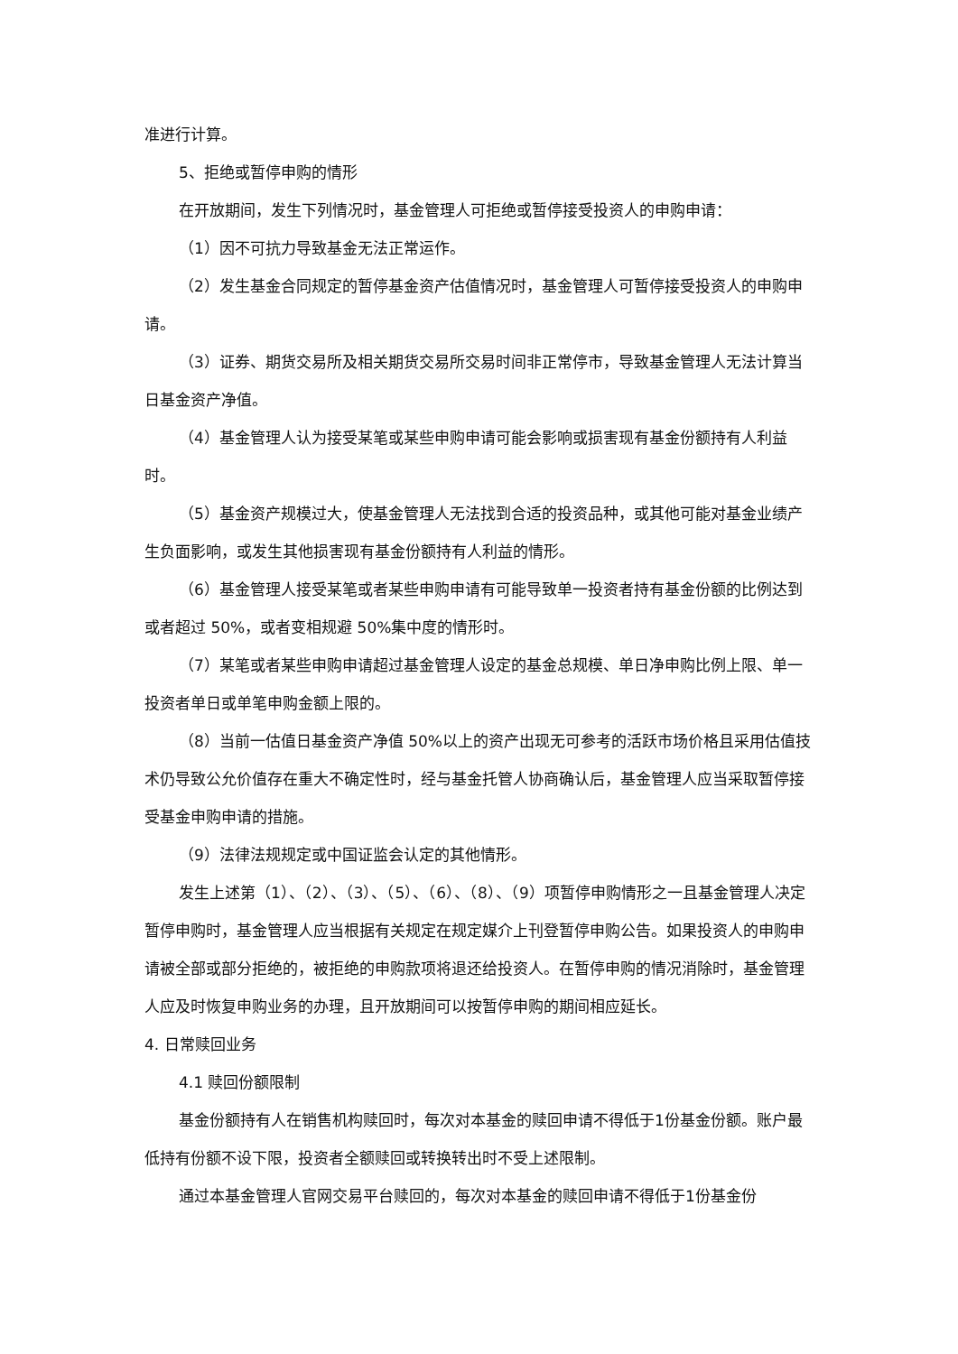准进行计算。
5、拒绝或暂停申购的情形
在开放期间，发生下列情况时，基金管理人可拒绝或暂停接受投资人的申购申请：
（1）因不可抗力导致基金无法正常运作。
（2）发生基金合同规定的暂停基金资产估值情况时，基金管理人可暂停接受投资人的申购申请。
（3）证券、期货交易所及相关期货交易所交易时间非正常停市，导致基金管理人无法计算当日基金资产净值。
（4）基金管理人认为接受某笔或某些申购申请可能会影响或损害现有基金份额持有人利益时。
（5）基金资产规模过大，使基金管理人无法找到合适的投资品种，或其他可能对基金业绩产生负面影响，或发生其他损害现有基金份额持有人利益的情形。
（6）基金管理人接受某笔或者某些申购申请有可能导致单一投资者持有基金份额的比例达到或者超过 50%，或者变相规避 50%集中度的情形时。
（7）某笔或者某些申购申请超过基金管理人设定的基金总规模、单日净申购比例上限、单一投资者单日或单笔申购金额上限的。
（8）当前一估值日基金资产净值 50%以上的资产出现无可参考的活跃市场价格且采用估值技术仍导致公允价值存在重大不确定性时，经与基金托管人协商确认后，基金管理人应当采取暂停接受基金申购申请的措施。
（9）法律法规规定或中国证监会认定的其他情形。
发生上述第（1）、（2）、（3）、（5）、（6）、（8）、（9）项暂停申购情形之一且基金管理人决定暂停申购时，基金管理人应当根据有关规定在规定媒介上刊登暂停申购公告。如果投资人的申购申请被全部或部分拒绝的，被拒绝的申购款项将退还给投资人。在暂停申购的情况消除时，基金管理人应及时恢复申购业务的办理，且开放期间可以按暂停申购的期间相应延长。
4. 日常赎回业务
4.1 赎回份额限制
基金份额持有人在销售机构赎回时，每次对本基金的赎回申请不得低于1份基金份额。账户最低持有份额不设下限，投资者全额赎回或转换转出时不受上述限制。
通过本基金管理人官网交易平台赎回的，每次对本基金的赎回申请不得低于1份基金份